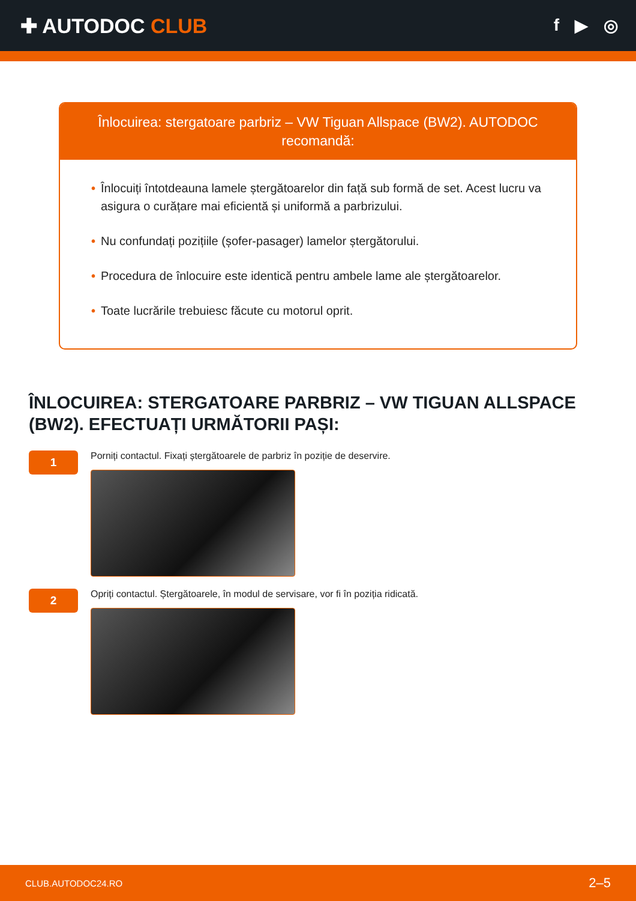✚ AUTODOC CLUB
f ▶ ◎
Înlocuirea: stergatoare parbriz – VW Tiguan Allspace (BW2). AUTODOC recomandă:
• Înlocuiți întotdeauna lamele ștergătoarelor din față sub formă de set. Acest lucru va asigura o curățare mai eficientă și uniformă a parbrizului.
• Nu confundați pozițiile (șofer-pasager) lamelor ștergătorului.
• Procedura de înlocuire este identică pentru ambele lame ale ștergătoarelor.
• Toate lucrările trebuiesc făcute cu motorul oprit.
ÎNLOCUIREA: STERGATOARE PARBRIZ – VW TIGUAN ALLSPACE (BW2). EFECTUAȚI URMĂTORII PAȘI:
1
Porniți contactul. Fixați ștergătoarele de parbriz în poziție de deservire.
2
Opriți contactul. Ștergătoarele, în modul de servisare, vor fi în poziția ridicată.
CLUB.AUTODOC24.RO 2–5